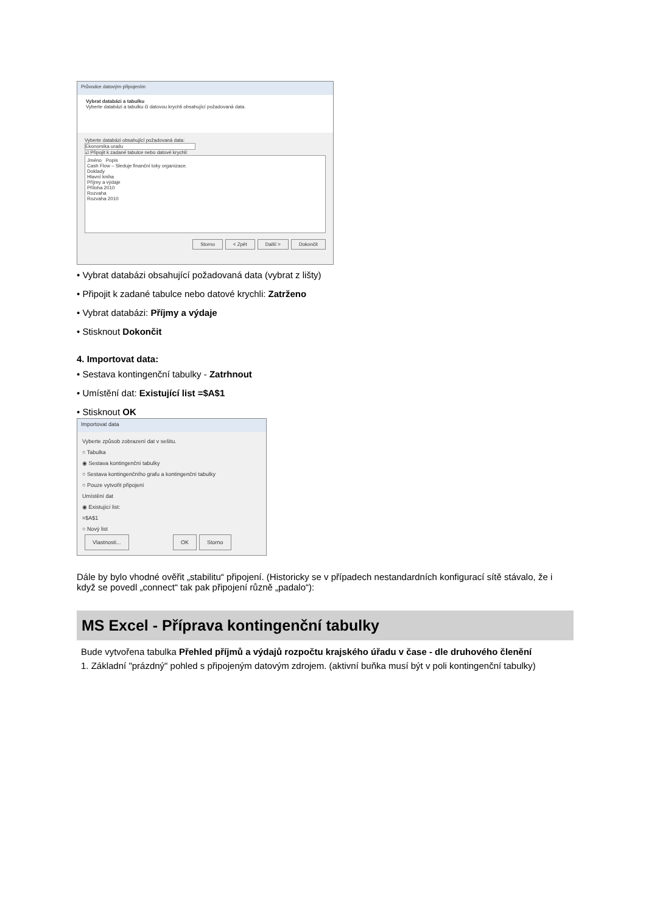Průvodce datovým připojením
Vybrat databázi a tabulku
Vyberte databázi a tabulku či datovou krychli obsahující požadovaná data.
Vyberte databázi obsahující požadovaná data:
Ekonomika uradu
☑ Připojit k zadané tabulce nebo datové krychli:
Jméno Popis
Cash Flow – Sleduje finanční toky organizace.
Doklady
Hlavní kniha
Příjmy a výdaje
Příloha 2010
Rozvaha
Rozvaha 2010
Storno < Zpět Další > Dokončit
• Vybrat databázi obsahující požadovaná data (vybrat z lišty)
• Připojit k zadané tabulce nebo datové krychli: Zatrženo
• Vybrat databázi: Příjmy a výdaje
• Stisknout Dokončit
4. Importovat data:
• Sestava kontingenční tabulky - Zatrhnout
• Umístění dat: Existující list =$A$1
• Stisknout OK
Importovat data
Vyberte způsob zobrazení dat v sešitu.
○ Tabulka
◉ Sestava kontingenční tabulky
○ Sestava kontingenčního grafu a kontingenční tabulky
○ Pouze vytvořit připojení
Umístění dat
◉ Existující list:
=$A$1
○ Nový list
Vlastnosti... OK Storno
Dále by bylo vhodné ověřit „stabilitu“ připojení. (Historicky se v případech nestandardních konfigurací sítě stávalo, že i když se povedl „connect“ tak pak připojení různě „padalo“):
MS Excel - Příprava kontingenční tabulky
Bude vytvořena tabulka Přehled příjmů a výdajů rozpočtu krajského úřadu v čase - dle druhového členění
1. Základní "prázdný" pohled s připojeným datovým zdrojem. (aktivní buňka musí být v poli kontingenční tabulky)